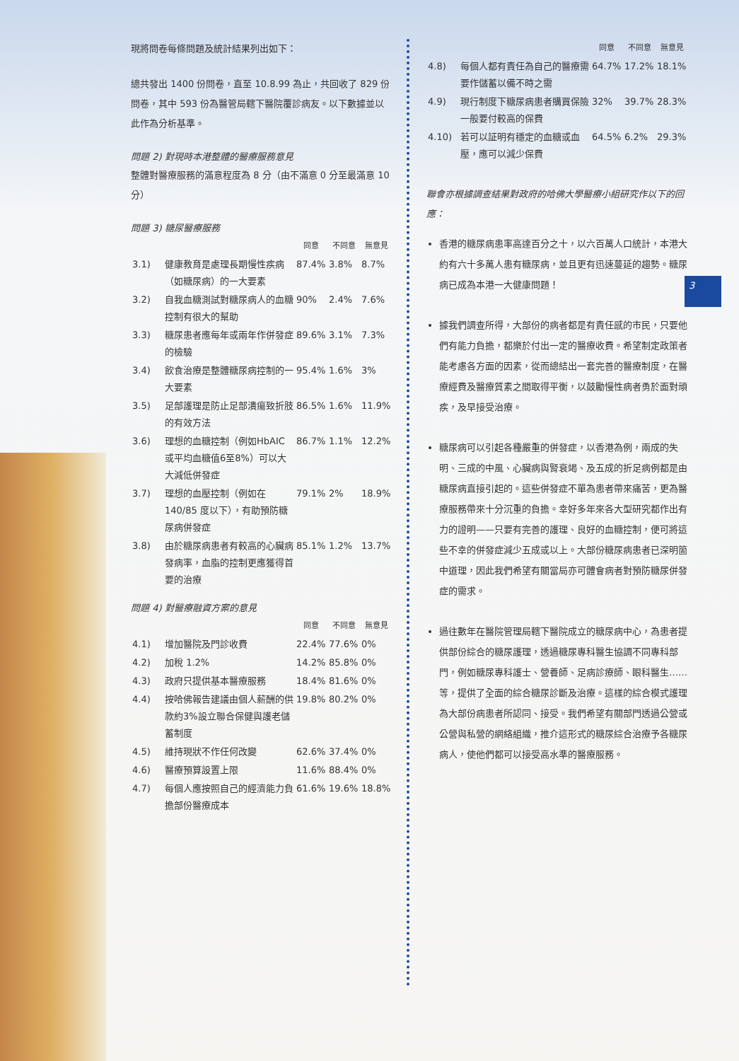3
現將問卷每條問題及統計結果列出如下：
總共發出 1400 份問卷，直至 10.8.99 為止，共回收了 829 份問卷，其中 593 份為醫管局轄下醫院覆診病友。以下數據並以此作為分析基準。
問題 2) 對現時本港整體的醫療服務意見
整體對醫療服務的滿意程度為 8 分（由不滿意 0 分至最滿意 10 分）
問題 3) 糖尿醫療服務
| | | 同意 | 不同意 | 無意見 |
| --- | --- | --- | --- | --- |
| 3.1) | 健康教育是處理長期慢性疾病（如糖尿病）的一大要素 | 87.4% | 3.8% | 8.7% |
| 3.2) | 自我血糖測試對糖尿病人的血糖控制有很大的幫助 | 90% | 2.4% | 7.6% |
| 3.3) | 糖尿患者應每年或兩年作併發症的檢驗 | 89.6% | 3.1% | 7.3% |
| 3.4) | 飲食治療是整體糖尿病控制的一大要素 | 95.4% | 1.6% | 3% |
| 3.5) | 足部護理是防止足部潰瘍致折肢的有效方法 | 86.5% | 1.6% | 11.9% |
| 3.6) | 理想的血糖控制（例如HbAIC 或平均血糖值6至8%）可以大大減低併發症 | 86.7% | 1.1% | 12.2% |
| 3.7) | 理想的血壓控制（例如在 140/85 度以下），有助預防糖尿病併發症 | 79.1% | 2% | 18.9% |
| 3.8) | 由於糖尿病患者有較高的心臟病發病率，血脂的控制更應獲得首要的治療 | 85.1% | 1.2% | 13.7% |
問題 4) 對醫療融資方案的意見
| | | 同意 | 不同意 | 無意見 |
| --- | --- | --- | --- | --- |
| 4.1) | 增加醫院及門診收費 | 22.4% | 77.6% | 0% |
| 4.2) | 加稅 1.2% | 14.2% | 85.8% | 0% |
| 4.3) | 政府只提供基本醫療服務 | 18.4% | 81.6% | 0% |
| 4.4) | 按哈佛報告建議由個人薪酬的供款約3%設立聯合保健與護老儲蓄制度 | 19.8% | 80.2% | 0% |
| 4.5) | 維持現狀不作任何改變 | 62.6% | 37.4% | 0% |
| 4.6) | 醫療預算設置上限 | 11.6% | 88.4% | 0% |
| 4.7) | 每個人應按照自己的經濟能力負擔部份醫療成本 | 61.6% | 19.6% | 18.8% |
| | | 同意 | 不同意 | 無意見 |
| --- | --- | --- | --- | --- |
| 4.8) | 每個人都有責任為自己的醫療需要作儲蓄以備不時之需 | 64.7% | 17.2% | 18.1% |
| 4.9) | 現行制度下糖尿病患者購買保險一般要付較高的保費 | 32% | 39.7% | 28.3% |
| 4.10) | 若可以証明有穩定的血糖或血壓，應可以減少保費 | 64.5% | 6.2% | 29.3% |
聯會亦根據調查結果對政府的哈佛大學醫療小組研究作以下的回應：
香港的糖尿病患率高達百分之十，以六百萬人口統計，本港大約有六十多萬人患有糖尿病，並且更有迅速蔓延的趨勢。糖尿病已成為本港一大健康問題！
據我們調查所得，大部份的病者都是有責任感的市民，只要他們有能力負擔，都樂於付出一定的醫療收費。希望制定政策者能考慮各方面的因素，從而總結出一套完善的醫療制度，在醫療經費及醫療質素之間取得平衡，以鼓勵慢性病者勇於面對頑疾，及早接受治療。
糖尿病可以引起各種嚴重的併發症，以香港為例，兩成的失明、三成的中風、心臟病與腎衰竭、及五成的折足病例都是由糖尿病直接引起的。這些併發症不單為患者帶來痛苦，更為醫療服務帶來十分沉重的負擔。幸好多年來各大型研究都作出有力的證明——只要有完善的護理、良好的血糖控制，便可將這些不幸的併發症減少五成或以上。大部份糖尿病患者已深明箇中道理，因此我們希望有關當局亦可體會病者對預防糖尿併發症的需求。
過往數年在醫院管理局轄下醫院成立的糖尿病中心，為患者提供部份綜合的糖尿護理，透過糖尿專科醫生協調不同專科部門，例如糖尿專科護士、營養師、足病診療師、眼科醫生……等，提供了全面的綜合糖尿診斷及治療。這樣的綜合模式護理為大部份病患者所認同、接受。我們希望有關部門透過公營或公營與私營的網絡組織，推介這形式的糖尿綜合治療予各糖尿病人，使他們都可以接受高水準的醫療服務。